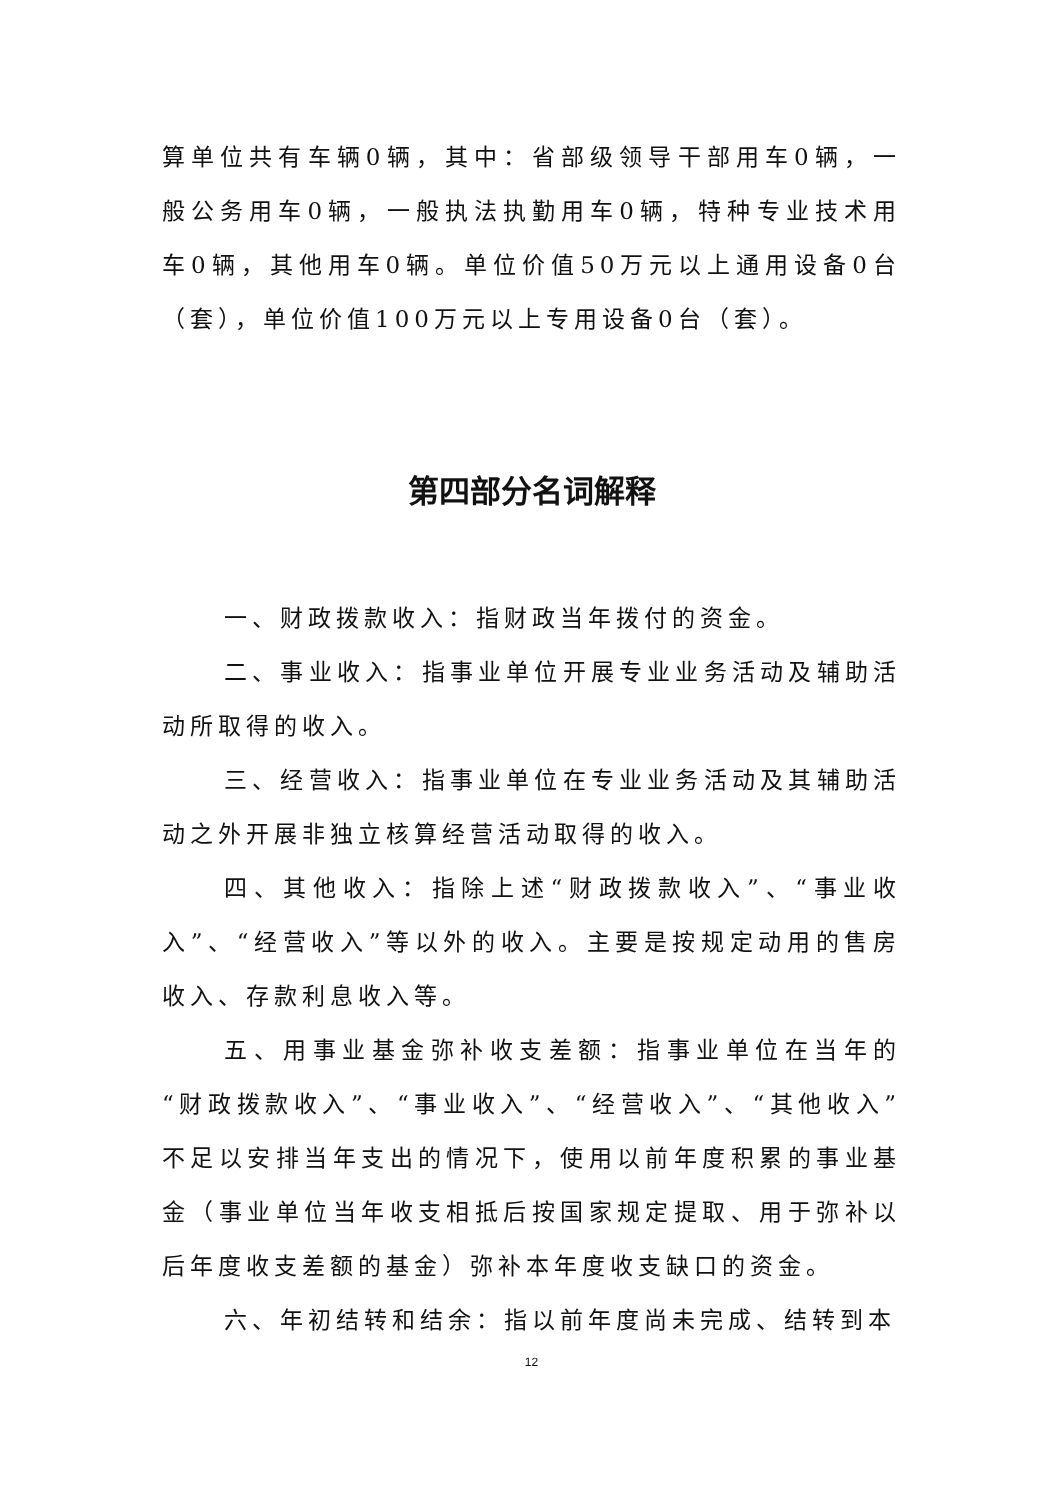算单位共有车辆0辆，其中：省部级领导干部用车0辆，一般公务用车0辆，一般执法执勤用车0辆，特种专业技术用车0辆，其他用车0辆。单位价值50万元以上通用设备0台（套），单位价值100万元以上专用设备0台（套）。
第四部分名词解释
一、财政拨款收入：指财政当年拨付的资金。
二、事业收入：指事业单位开展专业业务活动及辅助活动所取得的收入。
三、经营收入：指事业单位在专业业务活动及其辅助活动之外开展非独立核算经营活动取得的收入。
四、其他收入：指除上述“财政拨款收入”、“事业收入”、“经营收入”等以外的收入。主要是按规定动用的售房收入、存款利息收入等。
五、用事业基金弥补收支差额：指事业单位在当年的“财政拨款收入”、“事业收入”、“经营收入”、“其他收入”不足以安排当年支出的情况下，使用以前年度积累的事业基金（事业单位当年收支相抵后按国家规定提取、用于弥补以后年度收支差额的基金）弥补本年度收支缺口的资金。
六、年初结转和结余：指以前年度尚未完成、结转到本
12